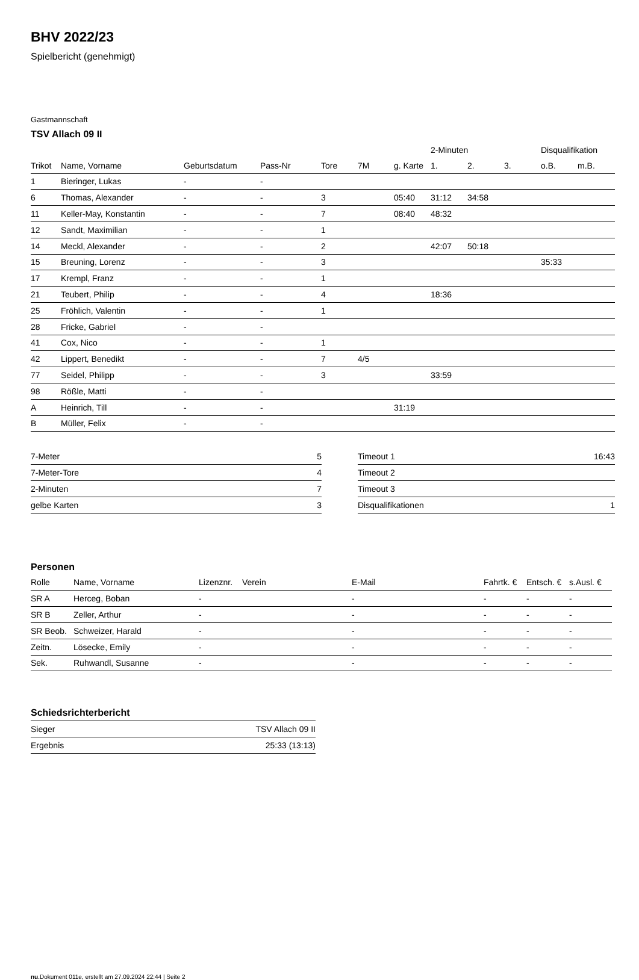BHV 2022/23
Spielbericht (genehmigt)
Gastmannschaft
TSV Allach 09 II
| | | | | | | | 2-Minuten | | | Disqualifikation | |
| --- | --- | --- | --- | --- | --- | --- | --- | --- | --- | --- | --- |
| Trikot | Name, Vorname | Geburtsdatum | Pass-Nr | Tore | 7M | g. Karte | 1. | 2. | 3. | o.B. | m.B. |
| 1 | Bieringer, Lukas | - | - | | | | | | | | |
| 6 | Thomas, Alexander | - | - | 3 | | 05:40 | 31:12 | 34:58 | | | |
| 11 | Keller-May, Konstantin | - | - | 7 | | 08:40 | 48:32 | | | | |
| 12 | Sandt, Maximilian | - | - | 1 | | | | | | | |
| 14 | Meckl, Alexander | - | - | 2 | | | 42:07 | 50:18 | | | |
| 15 | Breuning, Lorenz | - | - | 3 | | | | | | 35:33 | |
| 17 | Krempl, Franz | - | - | 1 | | | | | | | |
| 21 | Teubert, Philip | - | - | 4 | | | 18:36 | | | | |
| 25 | Fröhlich, Valentin | - | - | 1 | | | | | | | |
| 28 | Fricke, Gabriel | - | - | | | | | | | | |
| 41 | Cox, Nico | - | - | 1 | | | | | | | |
| 42 | Lippert, Benedikt | - | - | 7 | 4/5 | | | | | | |
| 77 | Seidel, Philipp | - | - | 3 | | | 33:59 | | | | |
| 98 | Rößle, Matti | - | - | | | | | | | | |
| A | Heinrich, Till | - | - | | | 31:19 | | | | | |
| B | Müller, Felix | - | - | | | | | | | | |
| 7-Meter | 5 |
| 7-Meter-Tore | 4 |
| 2-Minuten | 7 |
| gelbe Karten | 3 |
| Timeout 1 | 16:43 |
| Timeout 2 | |
| Timeout 3 | |
| Disqualifikationen | 1 |
Personen
| Rolle | Name, Vorname | Lizenznr. | Verein | E-Mail | Fahrtk. € | Entsch. € | s.Ausl. € |
| --- | --- | --- | --- | --- | --- | --- | --- |
| SR A | Herceg, Boban | - | | - | - | - | - |
| SR B | Zeller, Arthur | - | | - | - | - | - |
| SR Beob. | Schweizer, Harald | - | | - | - | - | - |
| Zeitn. | Lösecke, Emily | - | | - | - | - | - |
| Sek. | Ruhwandl, Susanne | - | | - | - | - | - |
Schiedsrichterbericht
| Sieger | TSV Allach 09 II |
| Ergebnis | 25:33 (13:13) |
nu.Dokument 011e, erstellt am 27.09.2024 22:44 | Seite 2